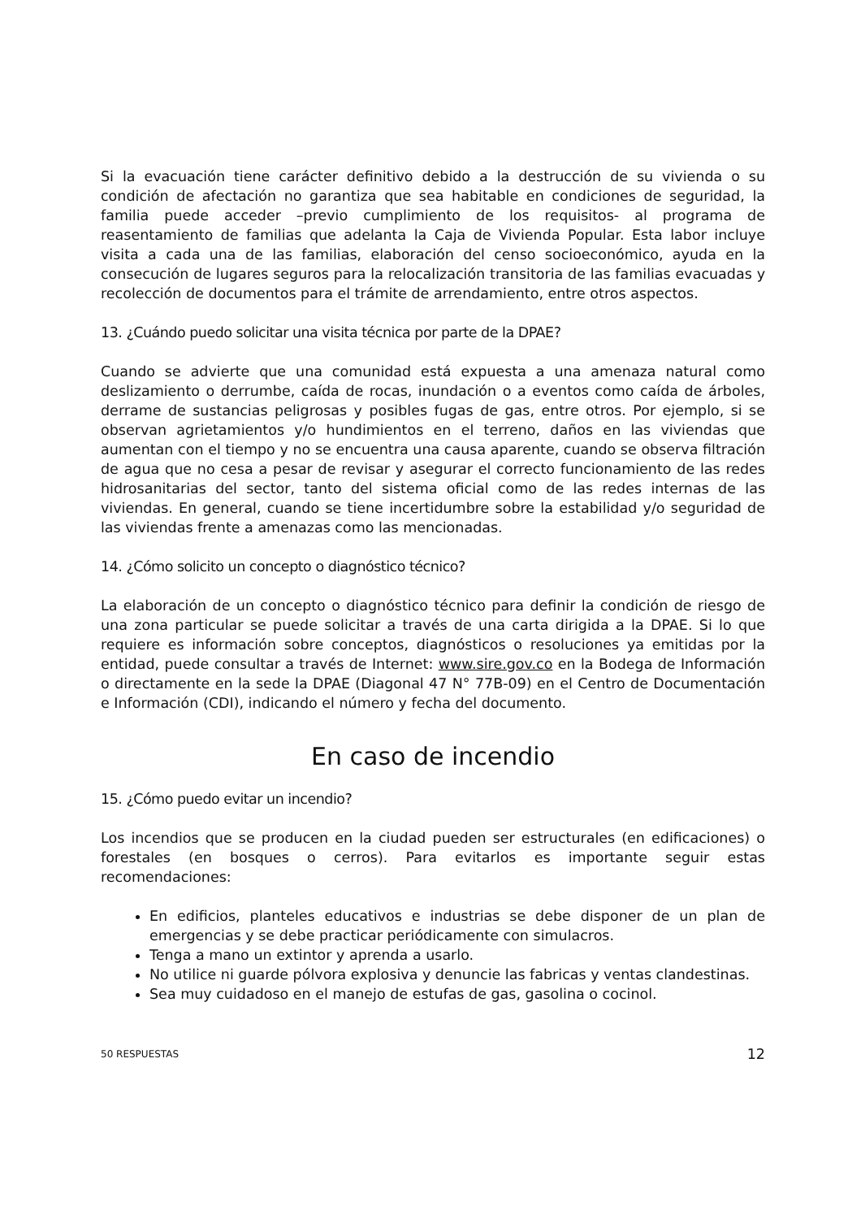Si la evacuación tiene carácter definitivo debido a la destrucción de su vivienda o su condición de afectación no garantiza que sea habitable en condiciones de seguridad, la familia puede acceder –previo cumplimiento de los requisitos- al programa de reasentamiento de familias que adelanta la Caja de Vivienda Popular. Esta labor incluye visita a cada una de las familias, elaboración del censo socioeconómico, ayuda en la consecución de lugares seguros para la relocalización transitoria de las familias evacuadas y recolección de documentos para el trámite de arrendamiento, entre otros aspectos.
13. ¿Cuándo puedo solicitar una visita técnica por parte de la DPAE?
Cuando se advierte que una comunidad está expuesta a una amenaza natural como deslizamiento o derrumbe, caída de rocas, inundación o a eventos como caída de árboles, derrame de sustancias peligrosas y posibles fugas de gas, entre otros. Por ejemplo, si se observan agrietamientos y/o hundimientos en el terreno, daños en las viviendas que aumentan con el tiempo y no se encuentra una causa aparente, cuando se observa filtración de agua que no cesa a pesar de revisar y asegurar el correcto funcionamiento de las redes hidrosanitarias del sector, tanto del sistema oficial como de las redes internas de las viviendas. En general, cuando se tiene incertidumbre sobre la estabilidad y/o seguridad de las viviendas frente a amenazas como las mencionadas.
14. ¿Cómo solicito un concepto o diagnóstico técnico?
La elaboración de un concepto o diagnóstico técnico para definir la condición de riesgo de una zona particular se puede solicitar a través de una carta dirigida a la DPAE. Si lo que requiere es información sobre conceptos, diagnósticos o resoluciones ya emitidas por la entidad, puede consultar a través de Internet: www.sire.gov.co en la Bodega de Información o directamente en la sede la DPAE (Diagonal 47 N° 77B-09) en el Centro de Documentación e Información (CDI), indicando el número y fecha del documento.
En caso de incendio
15. ¿Cómo puedo evitar un incendio?
Los incendios que se producen en la ciudad pueden ser estructurales (en edificaciones) o forestales (en bosques o cerros). Para evitarlos es importante seguir estas recomendaciones:
En edificios, planteles educativos e industrias se debe disponer de un plan de emergencias y se debe practicar periódicamente con simulacros.
Tenga a mano un extintor y aprenda a usarlo.
No utilice ni guarde pólvora explosiva y denuncie las fabricas y ventas clandestinas.
Sea muy cuidadoso en el manejo de estufas de gas, gasolina o cocinol.
50 RESPUESTAS 12